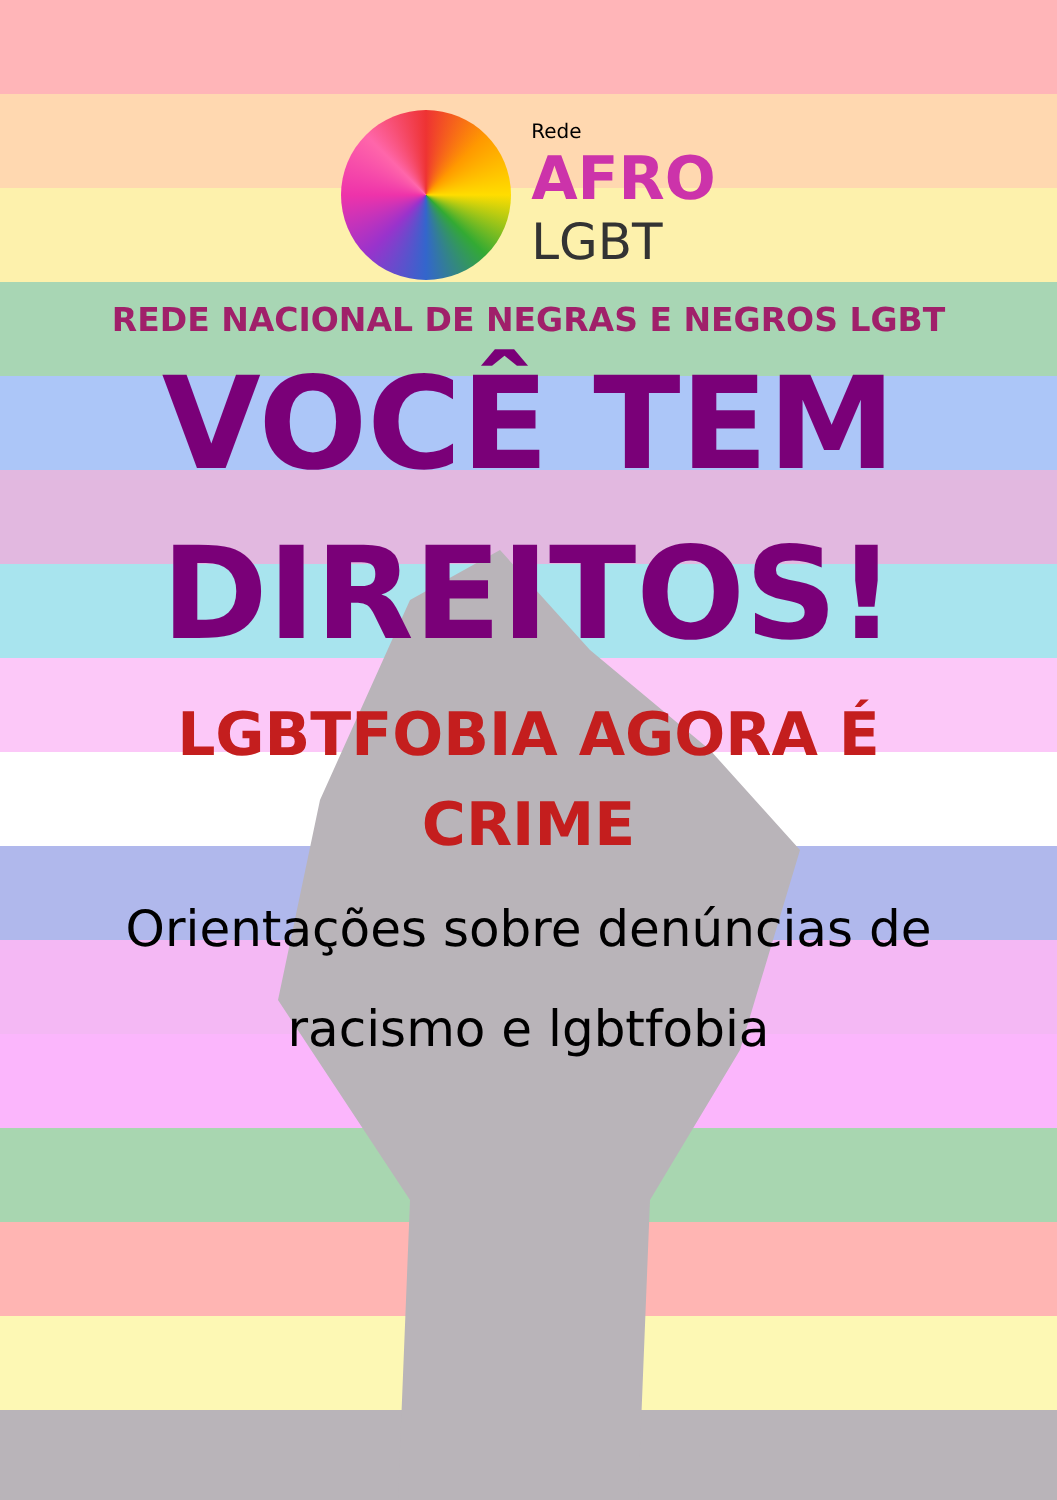Rede
AFRO
LGBT
REDE NACIONAL DE NEGRAS E NEGROS LGBT
VOCÊ TEM
DIREITOS!
LGBTFOBIA AGORA É
CRIME
Orientações sobre denúncias de
racismo e lgbtfobia